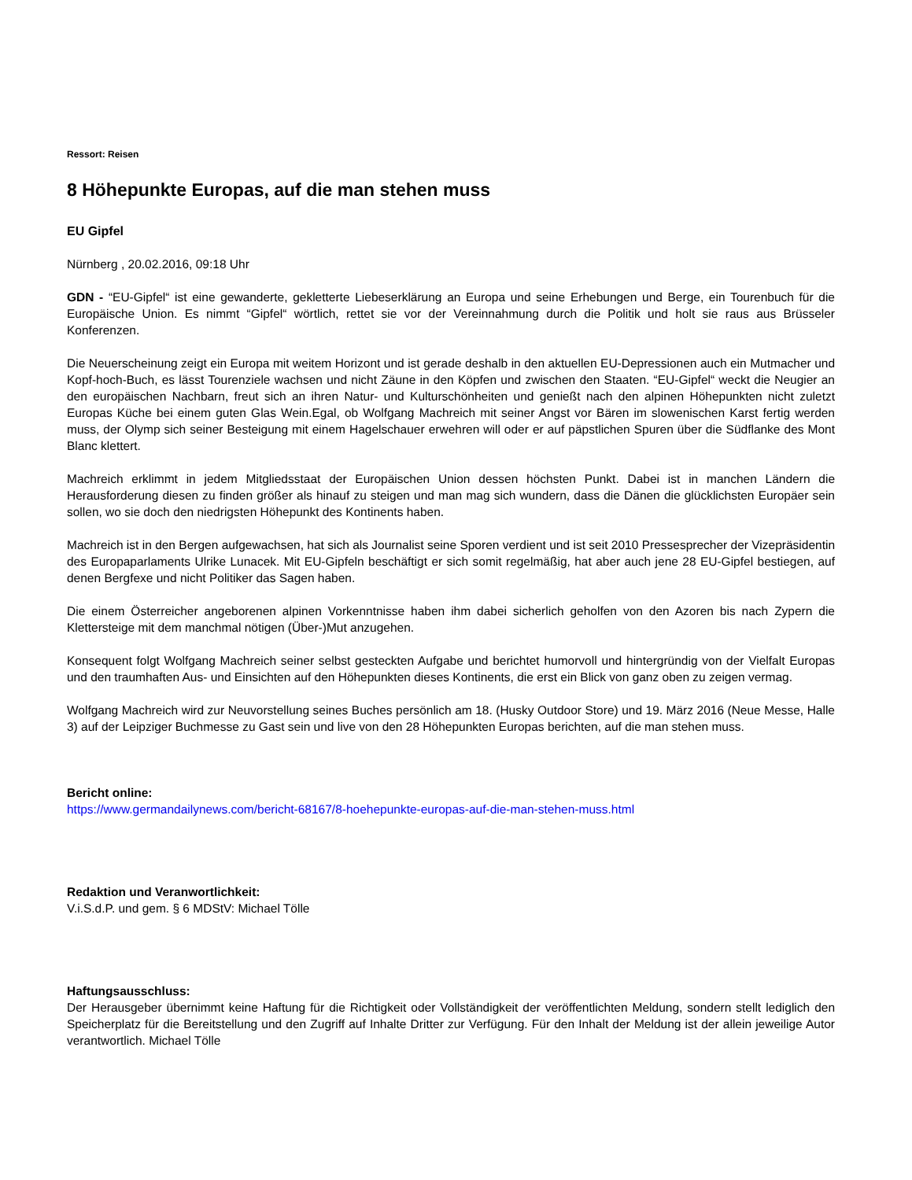Ressort: Reisen
8 Höhepunkte Europas, auf die man stehen muss
EU Gipfel
Nürnberg , 20.02.2016, 09:18 Uhr
GDN - “EU-Gipfel“ ist eine gewanderte, gekletterte Liebeserklärung an Europa und seine Erhebungen und Berge, ein Tourenbuch für die Europäische Union. Es nimmt “Gipfel“ wörtlich, rettet sie vor der Vereinnahmung durch die Politik und holt sie raus aus Brüsseler Konferenzen.
Die Neuerscheinung zeigt ein Europa mit weitem Horizont und ist gerade deshalb in den aktuellen EU-Depressionen auch ein Mutmacher und Kopf-hoch-Buch, es lässt Tourenziele wachsen und nicht Zäune in den Köpfen und zwischen den Staaten. “EU-Gipfel“ weckt die Neugier an den europäischen Nachbarn, freut sich an ihren Natur- und Kulturschönheiten und genießt nach den alpinen Höhepunkten nicht zuletzt Europas Küche bei einem guten Glas Wein.Egal, ob Wolfgang Machreich mit seiner Angst vor Bären im slowenischen Karst fertig werden muss, der Olymp sich seiner Besteigung mit einem Hagelschauer erwehren will oder er auf päpstlichen Spuren über die Südflanke des Mont Blanc klettert.
Machreich erklimmt in jedem Mitgliedsstaat der Europäischen Union dessen höchsten Punkt. Dabei ist in manchen Ländern die Herausforderung diesen zu finden größer als hinauf zu steigen und man mag sich wundern, dass die Dänen die glücklichsten Europäer sein sollen, wo sie doch den niedrigsten Höhepunkt des Kontinents haben.
Machreich ist in den Bergen aufgewachsen, hat sich als Journalist seine Sporen verdient und ist seit 2010 Pressesprecher der Vizepräsidentin des Europaparlaments Ulrike Lunacek. Mit EU-Gipfeln beschäftigt er sich somit regelmäßig, hat aber auch jene 28 EU-Gipfel bestiegen, auf denen Bergfexe und nicht Politiker das Sagen haben.
Die einem Österreicher angeborenen alpinen Vorkenntnisse haben ihm dabei sicherlich geholfen von den Azoren bis nach Zypern die Klettersteige mit dem manchmal nötigen (Über-)Mut anzugehen.
Konsequent folgt Wolfgang Machreich seiner selbst gesteckten Aufgabe und berichtet humorvoll und hintergründig von der Vielfalt Europas und den traumhaften Aus- und Einsichten auf den Höhepunkten dieses Kontinents, die erst ein Blick von ganz oben zu zeigen vermag.
Wolfgang Machreich wird zur Neuvorstellung seines Buches persönlich am 18. (Husky Outdoor Store) und 19. März 2016 (Neue Messe, Halle 3) auf der Leipziger Buchmesse zu Gast sein und live von den 28 Höhepunkten Europas berichten, auf die man stehen muss.
Bericht online:
https://www.germandailynews.com/bericht-68167/8-hoehepunkte-europas-auf-die-man-stehen-muss.html
Redaktion und Veranwortlichkeit:
V.i.S.d.P. und gem. § 6 MDStV: Michael Tölle
Haftungsausschluss:
Der Herausgeber übernimmt keine Haftung für die Richtigkeit oder Vollständigkeit der veröffentlichten Meldung, sondern stellt lediglich den Speicherplatz für die Bereitstellung und den Zugriff auf Inhalte Dritter zur Verfügung. Für den Inhalt der Meldung ist der allein jeweilige Autor verantwortlich. Michael Tölle